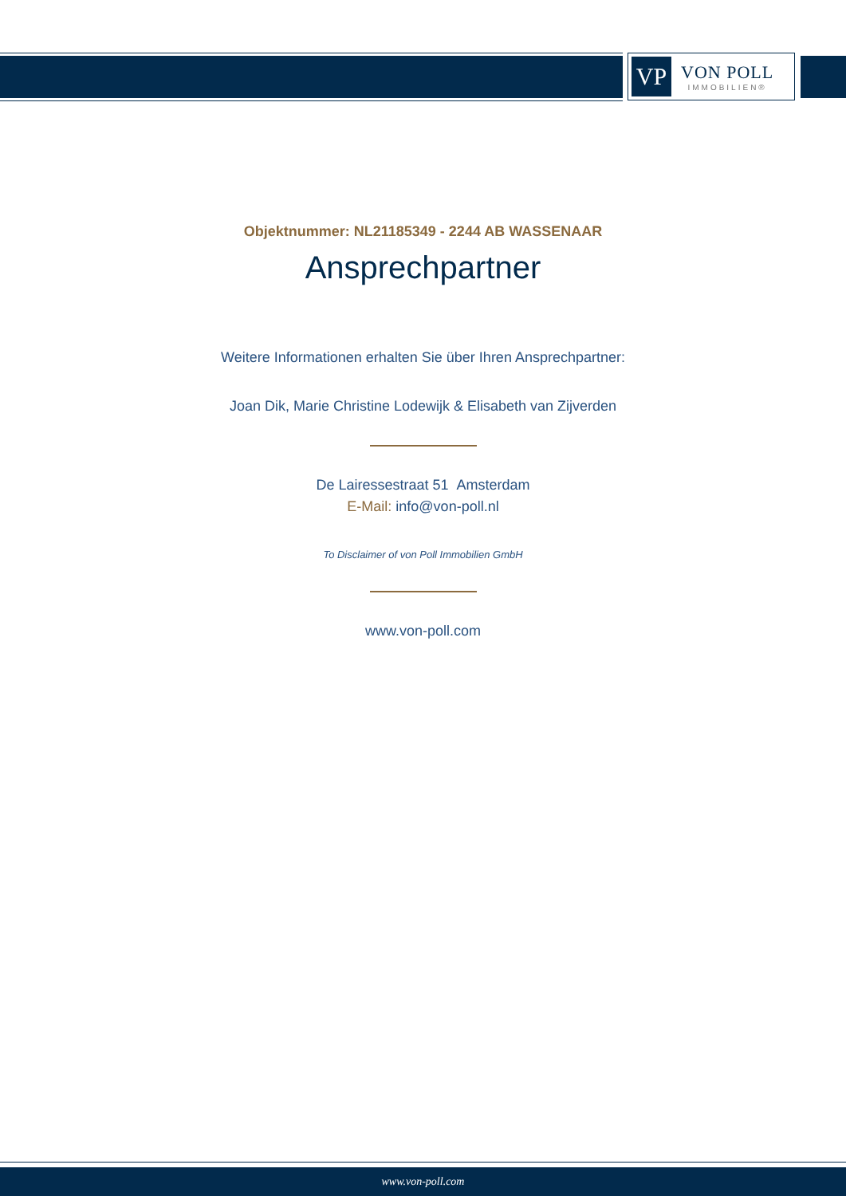VP
VON POLL
IMMOBILIEN®
Objektnummer: NL21185349 - 2244 AB WASSENAAR
Ansprechpartner
Weitere Informationen erhalten Sie über Ihren Ansprechpartner:
Joan Dik, Marie Christine Lodewijk & Elisabeth van Zijverden
De Lairessestraat 51 Amsterdam
E-Mail: info@von-poll.nl
To Disclaimer of von Poll Immobilien GmbH
www.von-poll.com
www.von-poll.com